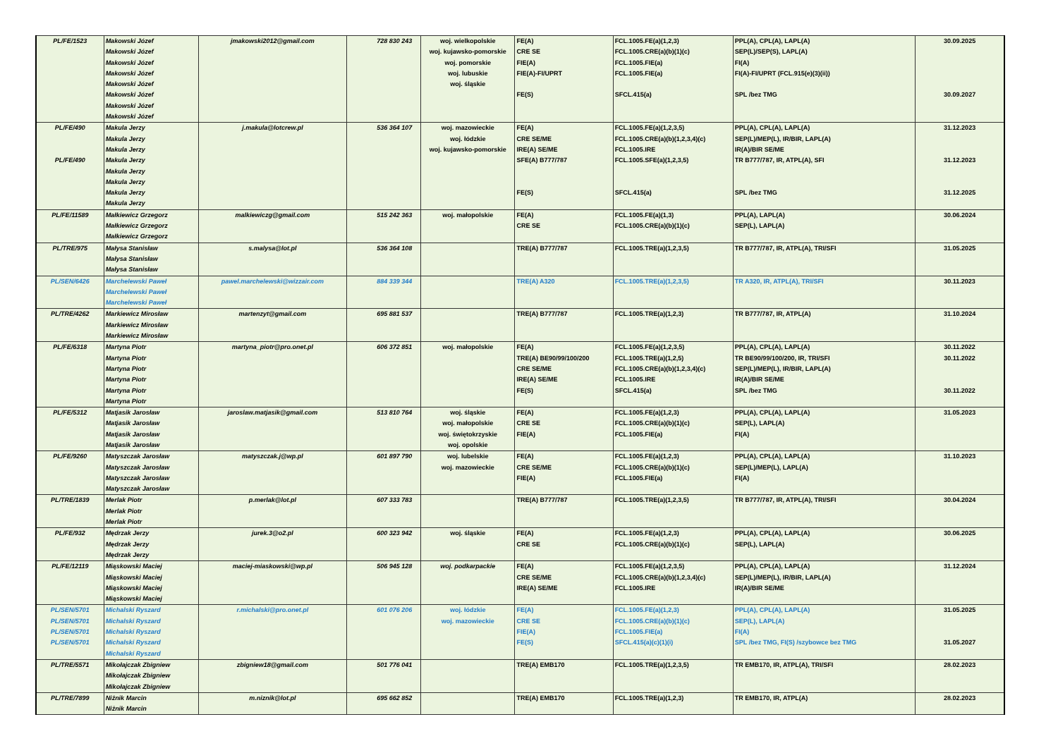| PL/FE/1523 | Makowski Józef Makowski Józef Makowski Józef Makowski Józef Makowski Józef Makowski Józef Makowski Józef Makowski Józef | jmakowski2012@gmail.com | 728 830 243 | woj. wielkopolskie woj. kujawsko-pomorskie woj. pomorskie woj. lubuskie woj. śląskie | FE(A) CRE SE FIE(A) FIE(A)-FI/UPRT FE(S) | FCL.1005.FE(a)(1,2,3) FCL.1005.CRE(a)(b)(1)(c) FCL.1005.FIE(a) FCL.1005.FIE(a) SFCL.415(a) | PPL(A), CPL(A), LAPL(A) SEP(L)/SEP(S), LAPL(A) FI(A) FI(A)-FI/UPRT (FCL.915(e)(3)(ii)) SPL /bez TMG | 30.09.2025 30.09.2027 |
| PL/FE/490 PL/FE/490 | Makula Jerzy Makula Jerzy Makula Jerzy Makula Jerzy Makula Jerzy Makula Jerzy Makula Jerzy Makula Jerzy | j.makula@lotcrew.pl | 536 364 107 | woj. mazowieckie woj. łódzkie woj. kujawsko-pomorskie | FE(A) CRE SE/ME IRE(A) SE/ME SFE(A) B777/787 FE(S) | FCL.1005.FE(a)(1,2,3,5) FCL.1005.CRE(a)(b)(1,2,3,4)(c) FCL.1005.IRE FCL.1005.SFE(a)(1,2,3,5) SFCL.415(a) | PPL(A), CPL(A), LAPL(A) SEP(L)/MEP(L), IR/BIR, LAPL(A) IR(A)/BIR SE/ME TR B777/787, IR, ATPL(A), SFI SPL /bez TMG | 31.12.2023 31.12.2023 31.12.2025 |
| PL/FE/11589 | Małkiewicz Grzegorz Małkiewicz Grzegorz Małkiewicz Grzegorz | malkiewiczg@gmail.com | 515 242 363 | woj. małopolskie | FE(A) CRE SE | FCL.1005.FE(a)(1,3) FCL.1005.CRE(a)(b)(1)(c) | PPL(A), LAPL(A) SEP(L), LAPL(A) | 30.06.2024 |
| PL/TRE/975 | Małysa Stanisław Małysa Stanisław Małysa Stanisław | s.malysa@lot.pl | 536 364 108 | | TRE(A) B777/787 | FCL.1005.TRE(a)(1,2,3,5) | TR B777/787, IR, ATPL(A), TRI/SFI | 31.05.2025 |
| PL/SEN/6426 | Marchelewski Paweł Marchelewski Paweł Marchelewski Paweł | pawel.marchelewski@wizzair.com | 884 339 344 | | TRE(A) A320 | FCL.1005.TRE(a)(1,2,3,5) | TR A320, IR, ATPL(A), TRI/SFI | 30.11.2023 |
| PL/TRE/4262 | Markiewicz Mirosław Markiewicz Mirosław Markiewicz Mirosław | martenzyt@gmail.com | 695 881 537 | | TRE(A) B777/787 | FCL.1005.TRE(a)(1,2,3) | TR B777/787, IR, ATPL(A) | 31.10.2024 |
| PL/FE/6318 | Martyna Piotr Martyna Piotr Martyna Piotr Martyna Piotr Martyna Piotr Martyna Piotr | martyna_piotr@pro.onet.pl | 606 372 851 | woj. małopolskie | FE(A) TRE(A) BE90/99/100/200 CRE SE/ME IRE(A) SE/ME FE(S) | FCL.1005.FE(a)(1,2,3,5) FCL.1005.TRE(a)(1,2,5) FCL.1005.CRE(a)(b)(1,2,3,4)(c) FCL.1005.IRE SFCL.415(a) | PPL(A), CPL(A), LAPL(A) TR BE90/99/100/200, IR, TRI/SFI SEP(L)/MEP(L), IR/BIR, LAPL(A) IR(A)/BIR SE/ME SPL /bez TMG | 30.11.2022 30.11.2022 30.11.2022 |
| PL/FE/5312 | Matjasik Jarosław Matjasik Jarosław Matjasik Jarosław Matjasik Jarosław | jaroslaw.matjasik@gmail.com | 513 810 764 | woj. śląskie woj. małopolskie woj. świętokrzyskie woj. opolskie | FE(A) CRE SE FIE(A) | FCL.1005.FE(a)(1,2,3) FCL.1005.CRE(a)(b)(1)(c) FCL.1005.FIE(a) | PPL(A), CPL(A), LAPL(A) SEP(L), LAPL(A) FI(A) | 31.05.2023 |
| PL/FE/9260 | Matyszczak Jarosław Matyszczak Jarosław Matyszczak Jarosław Matyszczak Jarosław | matyszczak.j@wp.pl | 601 897 790 | woj. lubelskie woj. mazowieckie | FE(A) CRE SE/ME FIE(A) | FCL.1005.FE(a)(1,2,3) FCL.1005.CRE(a)(b)(1)(c) FCL.1005.FIE(a) | PPL(A), CPL(A), LAPL(A) SEP(L)/MEP(L), LAPL(A) FI(A) | 31.10.2023 |
| PL/TRE/1839 | Merlak Piotr Merlak Piotr Merlak Piotr | p.merlak@lot.pl | 607 333 783 | | TRE(A) B777/787 | FCL.1005.TRE(a)(1,2,3,5) | TR B777/787, IR, ATPL(A), TRI/SFI | 30.04.2024 |
| PL/FE/932 | Mędrzak Jerzy Mędrzak Jerzy Mędrzak Jerzy | jurek.3@o2.pl | 600 323 942 | woj. śląskie | FE(A) CRE SE | FCL.1005.FE(a)(1,2,3) FCL.1005.CRE(a)(b)(1)(c) | PPL(A), CPL(A), LAPL(A) SEP(L), LAPL(A) | 30.06.2025 |
| PL/FE/12119 | Miąskowski Maciej Miąskowski Maciej Miąskowski Maciej Miąskowski Maciej | maciej-miaskowski@wp.pl | 506 945 128 | woj. podkarpackie | FE(A) CRE SE/ME IRE(A) SE/ME | FCL.1005.FE(a)(1,2,3,5) FCL.1005.CRE(a)(b)(1,2,3,4)(c) FCL.1005.IRE | PPL(A), CPL(A), LAPL(A) SEP(L)/MEP(L), IR/BIR, LAPL(A) IR(A)/BIR SE/ME | 31.12.2024 |
| PL/SEN/5701 PL/SEN/5701 PL/SEN/5701 PL/SEN/5701 | Michalski Ryszard Michalski Ryszard Michalski Ryszard Michalski Ryszard Michalski Ryszard | r.michalski@pro.onet.pl | 601 076 206 | woj. łódzkie woj. mazowieckie | FE(A) CRE SE FIE(A) FE(S) | FCL.1005.FE(a)(1,2,3) FCL.1005.CRE(a)(b)(1)(c) FCL.1005.FIE(a) SFCL.415(a)(c)(1)(i) | PPL(A), CPL(A), LAPL(A) SEP(L), LAPL(A) FI(A) SPL /bez TMG, FI(S) /szybowce bez TMG | 31.05.2025 31.05.2027 |
| PL/TRE/5571 | Mikołajczak Zbigniew Mikołajczak Zbigniew Mikołajczak Zbigniew | zbigniew18@gmail.com | 501 776 041 | | TRE(A) EMB170 | FCL.1005.TRE(a)(1,2,3,5) | TR EMB170, IR, ATPL(A), TRI/SFI | 28.02.2023 |
| PL/TRE/7899 | Niżnik Marcin Niżnik Marcin | m.niznik@lot.pl | 695 662 852 | | TRE(A) EMB170 | FCL.1005.TRE(a)(1,2,3) | TR EMB170, IR, ATPL(A) | 28.02.2023 |